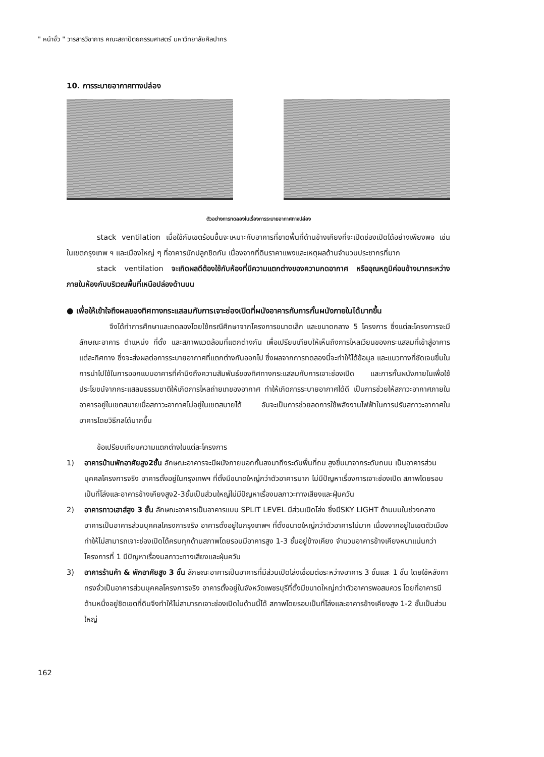" หน้าจั่ว " วารสารวิชาการ คณะสถาปัตยกรรมศาสตร์ มหาวิทยาลัยศิลปากร
10. การระบายอากาศทางปล่อง
ตัวอย่างการทดลองในเรื่องการระบายอากาศทางปล่อง
stack ventilation เมื่อใช้กับเขตร้อนชื้นจะเหมาะกับอาคารที่ขาดพื้นที่ด้านข้างเคียงที่จะเปิดช่องเปิดได้อย่างเพียงพอ เช่น ในเขตกรุงเทพ ฯ และเมืองใหญ่ ๆ ที่อาคารมักปลูกชิดกัน เนื่องจากที่ดินราคาแพงและเหตุผลด้านจำนวนประชากรที่มาก
stack ventilation จะเกิดผลดีต้องใช้กับห้องที่มีความแตกต่างของความกดอากาศ หรืออุณหภูมิค่อนข้างมากระหว่างภายในห้องกับบริเวณพื้นที่เหนือปล่องด้านบน
● เพื่อให้เข้าใจถึงผลของทิศทางกระแสลมกับการเจาะช่องเปิดที่ผนังอาคารกับการกั้นผนังภายในได้มากขึ้น
จึงได้ทำการศึกษาและทดลองโดยใช้กรณีศึกษาจากโครงการขนาดเล็ก และขนาดกลาง 5 โครงการ ซึ่งแต่ละโครงการจะมีลักษณะอาคาร ตำแหน่ง ที่ตั้ง และสภาพแวดล้อมที่แตกต่างกัน เพื่อเปรียบเทียบให้เห็นถึงการไหลเวียนของกระแสลมที่เข้าสู่อาคารแต่ละทิศทาง ซึ่งจะส่งผลต่อการระบายอากาศที่แตกต่างกันออกไป ซึ่งผลจากการทดลองนี้จะทำให้ได้ข้อมูล และแนวทางที่ชัดเจนขึ้นในการนำไปใช้ในการออกแบบอาคารที่คำนึงถึงความสัมพันธ์ของทิศทางกระแสลมกับการเจาะช่องเปิด และการกั้นผนังภายในเพื่อใช้ประโยชน์จากกระแสลมธรรมชาติให้เกิดการไหลถ่ายเทของอากาศ ทำให้เกิดการระบายอากาศได้ดี เป็นการช่วยให้สภาวะอากาศภายในอาคารอยู่ในเขตสบายเมื่อสภาวะอากาศไม่อยู่ในเขตสบายได้ อันจะเป็นการช่วยลดการใช้พลังงานไฟฟ้าในการปรับสภาวะอากาศในอาคารโดยวิธีกลได้มากขึ้น
ข้อเปรียบเทียบความแตกต่างในแต่ละโครงการ
1) อาคารบ้านพักอาศัยสูง2ชั้น ลักษณะอาคารจะมีผนังภายนอกกั้นลงมาถึงระดับพื้นที่ถม สูงขึ้นมาจากระดับถนน เป็นอาคารส่วนบุคคลโครงการจริง อาคารตั้งอยู่ในกรุงเทพฯ ที่ตั้งมีขนาดใหญ่กว่าตัวอาคารมาก ไม่มีปัญหาเรื่องการเจาะช่องเปิด สภาพโดยรอบเป็นที่โล่งและอาคารข้างเคียงสูง2-3ชั้นเป็นส่วนใหญ่ไม่มีปัญหาเรื่องมลภาวะทางเสียงและฝุ่นควัน
2) อาคารทาวเฮาส์สูง 3 ชั้น ลักษณะอาคารเป็นอาคารแบบ SPLIT LEVEL มีส่วนเปิดโล่ง ซึ่งมีSKY LIGHT ด้านบนในช่วงกลางอาคารเป็นอาคารส่วนบุคคลโครงการจริง อาคารตั้งอยู่ในกรุงเทพฯ ที่ตั้งขนาดใหญ่กว่าตัวอาคารไม่มาก เนื่องจากอยู่ในเขตตัวเมืองทำให้ไม่สามารถเจาะช่องเปิดได้ครบทุกด้านสภาพโดยรอบมีอาคารสูง 1-3 ชั้นอยู่ข้างเคียง จำนวนอาคารข้างเคียงหนาแน่นกว่าโครงการที่ 1 มีปัญหาเรื่องมลภาวะทางเสียงและฝุ่นควัน
3) อาคารร้านค้า & พักอาศัยสูง 3 ชั้น ลักษณะอาคารเป็นอาคารที่มีส่วนเปิดโล่งเชื่อมต่อระหว่างอาคาร 3 ชั้นและ 1 ชั้น โดยใช้หลังคาทรงจั่วเป็นอาคารส่วนบุคคลโครงการจริง อาคารตั้งอยู่ในจังหวัดเพชรบุรีที่ตั้งมีขนาดใหญ่กว่าตัวอาคารพอสมควร โดยที่อาคารมีด้านหนึ่งอยู่ชิดเขตที่ดินจึงทำให้ไม่สามารถเจาะช่องเปิดในด้านนี้ได้ สภาพโดยรอบเป็นที่โล่งและอาคารข้างเคียงสูง 1-2 ชั้นเป็นส่วนใหญ่
162